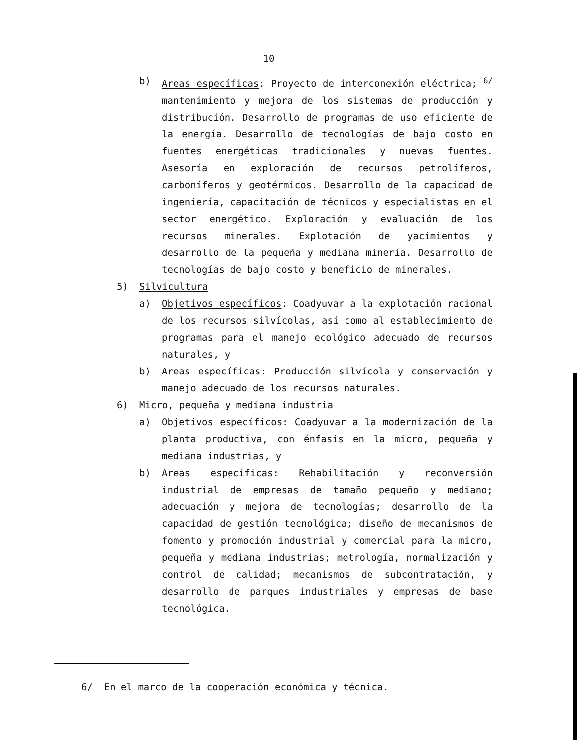10
b) Areas específicas: Proyecto de interconexión eléctrica; <sup>6/</sup> mantenimiento y mejora de los sistemas de producción y distribución. Desarrollo de programas de uso eficiente de la energía. Desarrollo de tecnologías de bajo costo en fuentes energéticas tradicionales y nuevas fuentes. Asesoría en exploración de recursos petrolíferos, carboníferos y geotérmicos. Desarrollo de la capacidad de ingeniería, capacitación de técnicos y especialistas en el sector energético. Exploración y evaluación de los recursos minerales. Explotación de yacimientos y desarrollo de la pequeña y mediana minería. Desarrollo de tecnologías de bajo costo y beneficio de minerales.
5) Silvicultura
a) Objetivos específicos: Coadyuvar a la explotación racional de los recursos silvícolas, así como al establecimiento de programas para el manejo ecológico adecuado de recursos naturales, y
b) Areas específicas: Producción silvícola y conservación y manejo adecuado de los recursos naturales.
6) Micro, pequeña y mediana industria
a) Objetivos específicos: Coadyuvar a la modernización de la planta productiva, con énfasis en la micro, pequeña y mediana industrias, y
b) Areas específicas: Rehabilitación y reconversión industrial de empresas de tamaño pequeño y mediano; adecuación y mejora de tecnologías; desarrollo de la capacidad de gestión tecnológica; diseño de mecanismos de fomento y promoción industrial y comercial para la micro, pequeña y mediana industrias; metrología, normalización y control de calidad; mecanismos de subcontratación, y desarrollo de parques industriales y empresas de base tecnológica.
6/ En el marco de la cooperación económica y técnica.